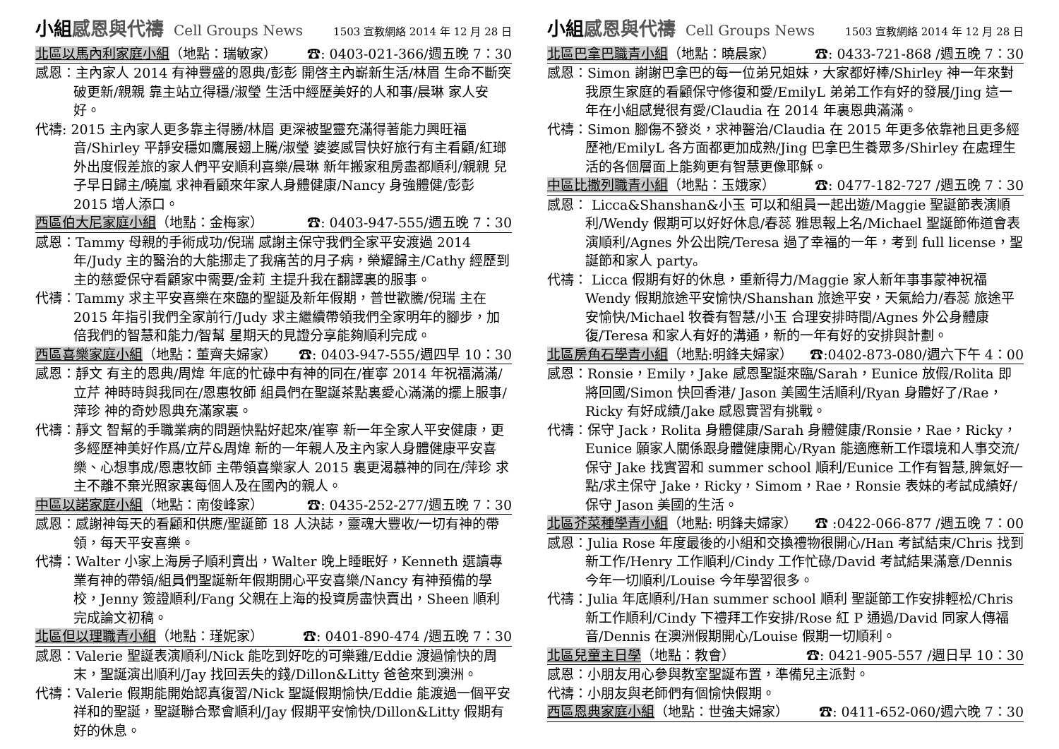小組感恩與代禱 Cell Groups News
1503 宣教網絡 2014 年 12 月 28 日
北區以馬內利家庭小組（地點：瑞敏家） ☎: 0403-021-366/週五晚 7：30
感恩：主內家人 2014 有神豐盛的恩典/彭彭 開啓主內嶄新生活/林眉 生命不斷突破更新/親親 靠主站立得穩/淑瑩 生活中經歷美好的人和事/晨琳 家人安好。
代禱: 2015 主內家人更多靠主得勝/林眉 更深被聖靈充滿得著能力興旺福音/Shirley 平靜安穩如鷹展翅上騰/淑瑩 婆婆感冒快好旅行有主看顧/紅瑯 外出度假差旅的家人們平安順利喜樂/晨琳 新年搬家租房盡都順利/親親 兒子早日歸主/曉嵐 求神看顧來年家人身體健康/Nancy 身強體健/彭彭 2015 增人添口。
西區伯大尼家庭小組（地點：金梅家） ☎: 0403-947-555/週五晚 7：30
感恩：Tammy 母親的手術成功/倪瑞 感謝主保守我們全家平安渡過 2014 年/Judy 主的醫治的大能挪走了我痛苦的月子病，榮耀歸主/Cathy 經歷到主的慈愛保守看顧家中需要/金莉 主提升我在翻譯裏的服事。
代禱：Tammy 求主平安喜樂在來臨的聖誕及新年假期，普世歡騰/倪瑞 主在 2015 年指引我們全家前行/Judy 求主繼續帶領我們全家明年的腳步，加倍我們的智慧和能力/智幫 星期天的見證分享能夠順利完成。
西區喜樂家庭小組（地點：董齊夫婦家） ☎: 0403-947-555/週四早 10：30
感恩：靜文 有主的恩典/周煒 年底的忙碌中有神的同在/崔寧 2014 年祝福滿滿/立芹 神時時與我同在/恩惠牧師 組員們在聖誕茶點裏愛心滿滿的擺上服事/萍珍 神的奇妙恩典充滿家裏。
代禱：靜文 智幫的手職業病的問題快點好起來/崔寧 新一年全家人平安健康，更多經歷神美好作爲/立芹&周煒 新的一年親人及主內家人身體健康平安喜樂、心想事成/恩惠牧師 主帶領喜樂家人 2015 裏更渴慕神的同在/萍珍 求主不離不棄光照家裏每個人及在國內的親人。
中區以諾家庭小組（地點：南俊峰家） ☎: 0435-252-277/週五晚 7：30
感恩：感謝神每天的看顧和供應/聖誕節 18 人決誌，靈魂大豐收/一切有神的帶領，每天平安喜樂。
代禱：Walter 小家上海房子順利賣出，Walter 晚上睡眠好，Kenneth 選讀專業有神的帶領/組員們聖誕新年假期開心平安喜樂/Nancy 有神預備的學校，Jenny 簽證順利/Fang 父親在上海的投資房盡快賣出，Sheen 順利完成論文初稿。
北區但以理職青小組（地點：瑾妮家） ☎: 0401-890-474 /週五晚 7：30
感恩：Valerie 聖誕表演順利/Nick 能吃到好吃的可樂雞/Eddie 渡過愉快的周末，聖誕演出順利/Jay 找回丟失的錢/Dillon&Litty 爸爸來到澳洲。
代禱：Valerie 假期能開始認真復習/Nick 聖誕假期愉快/Eddie 能渡過一個平安祥和的聖誕，聖誕聯合聚會順利/Jay 假期平安愉快/Dillon&Litty 假期有好的休息。
小組感恩與代禱 Cell Groups News
1503 宣教網絡 2014 年 12 月 28 日
北區巴拿巴職青小組（地點：曉晨家） ☎: 0433-721-868 /週五晚 7：30
感恩：Simon 謝謝巴拿巴的每一位弟兄姐妹，大家都好棒/Shirley 神一年來對我原生家庭的看顧保守修復和愛/EmilyL 弟弟工作有好的發展/Jing 這一年在小組感覺很有愛/Claudia 在 2014 年裏恩典滿滿。
代禱：Simon 腳傷不發炎，求神醫治/Claudia 在 2015 年更多依靠祂且更多經歷祂/EmilyL 各方面都更加成熟/Jing 巴拿巴生養眾多/Shirley 在處理生活的各個層面上能夠更有智慧更像耶穌。
中區比撒列職青小組（地點：玉娥家） ☎: 0477-182-727 /週五晚 7：30
感恩： Licca&Shanshan&小玉 可以和組員一起出遊/Maggie 聖誕節表演順利/Wendy 假期可以好好休息/春蕊 雅思報上名/Michael 聖誕節佈道會表演順利/Agnes 外公出院/Teresa 過了幸福的一年，考到 full license，聖誕節和家人 party。
代禱： Licca 假期有好的休息，重新得力/Maggie 家人新年事事蒙神祝福 Wendy 假期旅途平安愉快/Shanshan 旅途平安，天氣給力/春蕊 旅途平安愉快/Michael 牧養有智慧/小玉 合理安排時間/Agnes 外公身體康復/Teresa 和家人有好的溝通，新的一年有好的安排與計劃。
北區房角石學青小組（地點:明鋒夫婦家） ☎:0402-873-080/週六下午 4：00
感恩：Ronsie，Emily，Jake 感恩聖誕來臨/Sarah，Eunice 放假/Rolita 即將回國/Simon 快回香港/ Jason 美國生活順利/Ryan 身體好了/Rae，Ricky 有好成績/Jake 感恩實習有挑戰。
代禱：保守 Jack，Rolita 身體健康/Sarah 身體健康/Ronsie，Rae，Ricky，Eunice 願家人關係跟身體健康開心/Ryan 能適應新工作環境和人事交流/保守 Jake 找實習和 summer school 順利/Eunice 工作有智慧,脾氣好一點/求主保守 Jake，Ricky，Simom，Rae，Ronsie 表妹的考試成績好/保守 Jason 美國的生活。
北區芥菜種學青小組（地點: 明鋒夫婦家） ☎ :0422-066-877 /週五晚 7：00
感恩：Julia Rose 年度最後的小組和交換禮物很開心/Han 考試結束/Chris 找到新工作/Henry 工作順利/Cindy 工作忙碌/David 考試結果滿意/Dennis 今年一切順利/Louise 今年學習很多。
代禱：Julia 年底順利/Han summer school 順利 聖誕節工作安排輕松/Chris 新工作順利/Cindy 下禮拜工作安排/Rose 紅 P 通過/David 同家人傳福音/Dennis 在澳洲假期開心/Louise 假期一切順利。
北區兒童主日學（地點：教會） ☎: 0421-905-557 /週日早 10：30
感恩：小朋友用心參與教室聖誕布置，準備兒主派對。
代禱：小朋友與老師們有個愉快假期。
西區恩典家庭小組（地點：世強夫婦家） ☎: 0411-652-060/週六晚 7：30